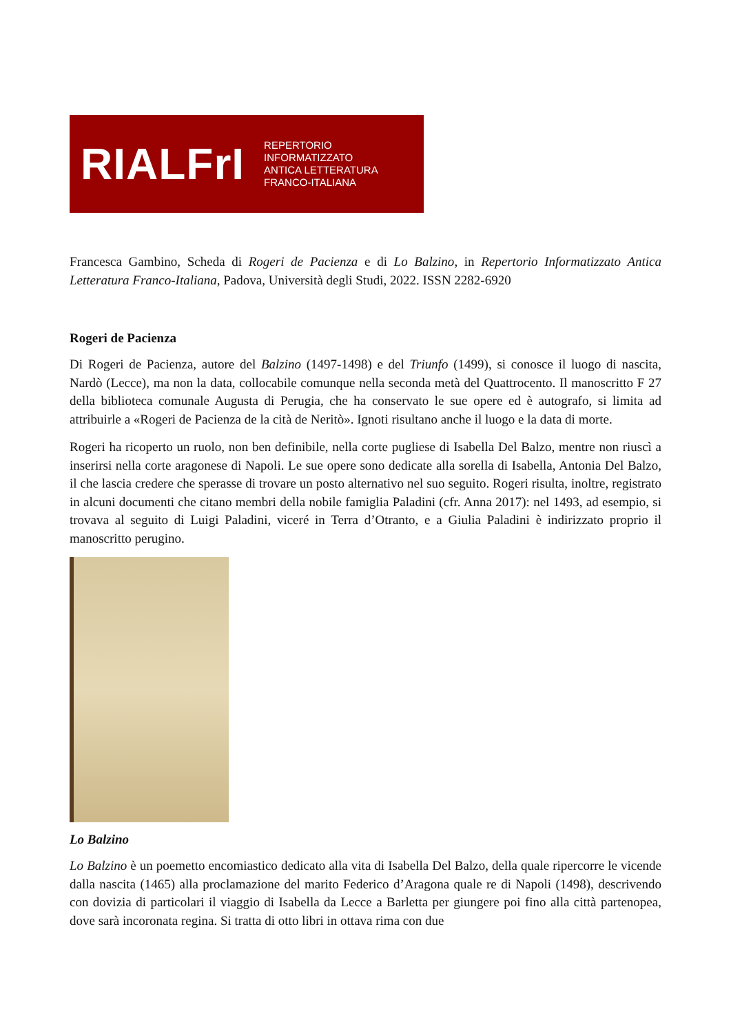RIALFrI REPERTORIO INFORMATIZZATO
ANTICA LETTERATURA
FRANCO-ITALIANA
Francesca Gambino, Scheda di Rogeri de Pacienza e di Lo Balzino, in Repertorio Informatizzato Antica Letteratura Franco-Italiana, Padova, Università degli Studi, 2022. ISSN 2282-6920
Rogeri de Pacienza
Di Rogeri de Pacienza, autore del Balzino (1497-1498) e del Triunfo (1499), si conosce il luogo di nascita, Nardò (Lecce), ma non la data, collocabile comunque nella seconda metà del Quattrocento. Il manoscritto F 27 della biblioteca comunale Augusta di Perugia, che ha conservato le sue opere ed è autografo, si limita ad attribuirle a «Rogeri de Pacienza de la cità de Neritò». Ignoti risultano anche il luogo e la data di morte.
Rogeri ha ricoperto un ruolo, non ben definibile, nella corte pugliese di Isabella Del Balzo, mentre non riuscì a inserirsi nella corte aragonese di Napoli. Le sue opere sono dedicate alla sorella di Isabella, Antonia Del Balzo, il che lascia credere che sperasse di trovare un posto alternativo nel suo seguito. Rogeri risulta, inoltre, registrato in alcuni documenti che citano membri della nobile famiglia Paladini (cfr. Anna 2017): nel 1493, ad esempio, si trovava al seguito di Luigi Paladini, viceré in Terra d’Otranto, e a Giulia Paladini è indirizzato proprio il manoscritto perugino.
Lo Balzino
Lo Balzino è un poemetto encomiastico dedicato alla vita di Isabella Del Balzo, della quale ripercorre le vicende dalla nascita (1465) alla proclamazione del marito Federico d’Aragona quale re di Napoli (1498), descrivendo con dovizia di particolari il viaggio di Isabella da Lecce a Barletta per giungere poi fino alla città partenopea, dove sarà incoronata regina. Si tratta di otto libri in ottava rima con due